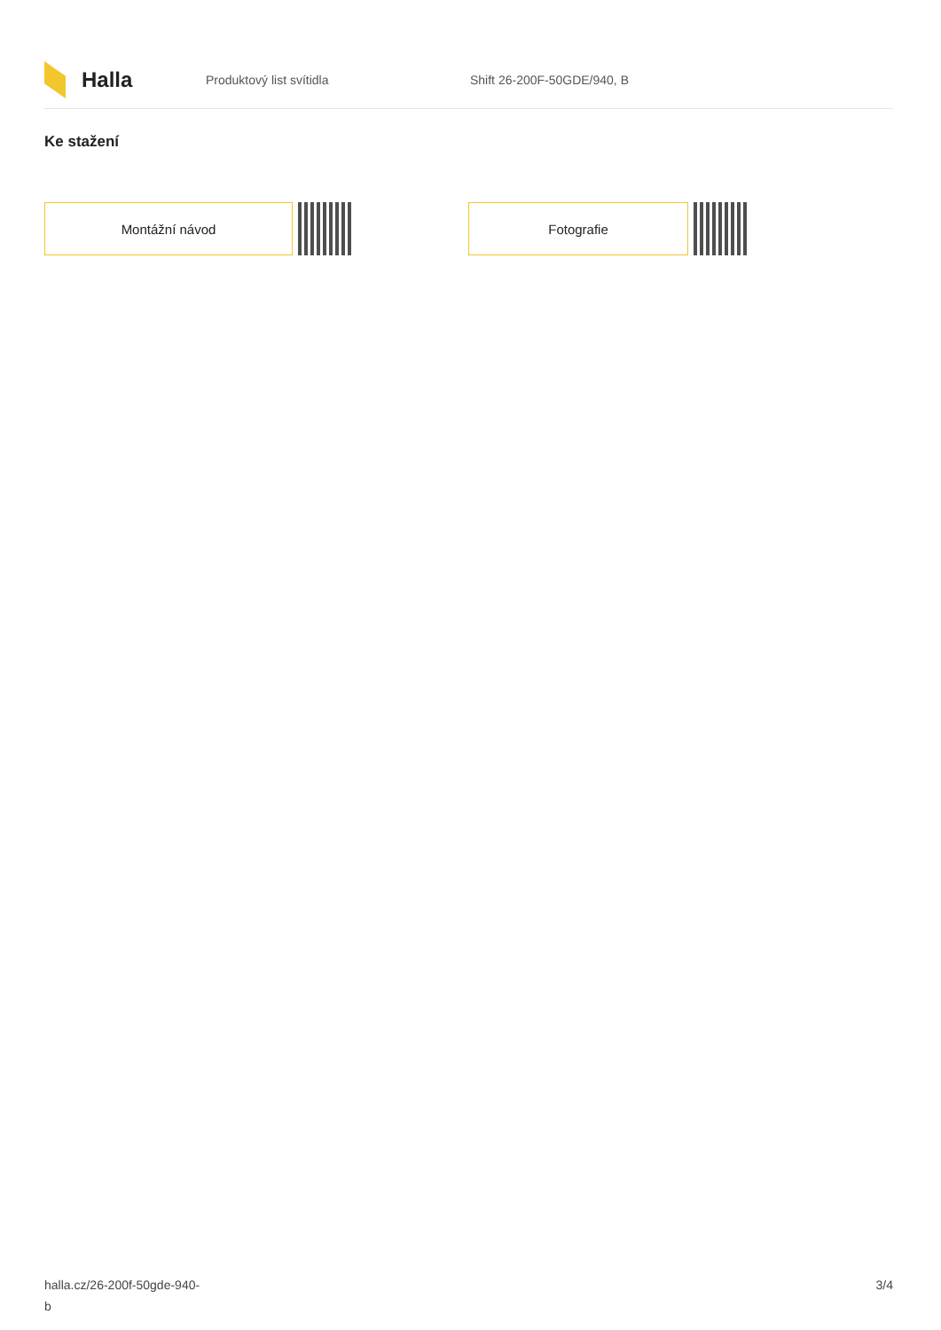Halla
Produktový list svítidla Shift 26-200F-50GDE/940, B
Ke stažení
Montážní návod Fotografie
halla.cz/26-200f-50gde-940-
b
3/4